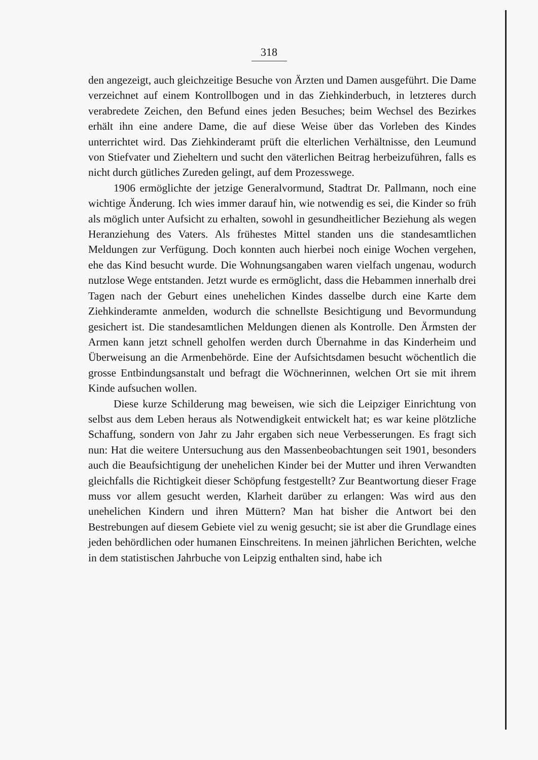318
den angezeigt, auch gleichzeitige Besuche von Ärzten und Damen ausgeführt. Die Dame verzeichnet auf einem Kontrollbogen und in das Ziehkinderbuch, in letzteres durch verabredete Zeichen, den Befund eines jeden Besuches; beim Wechsel des Bezirkes erhält ihn eine andere Dame, die auf diese Weise über das Vorleben des Kindes unterrichtet wird. Das Ziehkinderamt prüft die elterlichen Verhältnisse, den Leumund von Stiefvater und Zieheltern und sucht den väterlichen Beitrag herbeizuführen, falls es nicht durch gütliches Zureden gelingt, auf dem Prozesswege.
1906 ermöglichte der jetzige Generalvormund, Stadtrat Dr. Pallmann, noch eine wichtige Änderung. Ich wies immer darauf hin, wie notwendig es sei, die Kinder so früh als möglich unter Aufsicht zu erhalten, sowohl in gesundheitlicher Beziehung als wegen Heranziehung des Vaters. Als frühestes Mittel standen uns die standesamtlichen Meldungen zur Verfügung. Doch konnten auch hierbei noch einige Wochen vergehen, ehe das Kind besucht wurde. Die Wohnungsangaben waren vielfach ungenau, wodurch nutzlose Wege entstanden. Jetzt wurde es ermöglicht, dass die Hebammen innerhalb drei Tagen nach der Geburt eines unehelichen Kindes dasselbe durch eine Karte dem Ziehkinderamte anmelden, wodurch die schnellste Besichtigung und Bevormundung gesichert ist. Die standesamtlichen Meldungen dienen als Kontrolle. Den Ärmsten der Armen kann jetzt schnell geholfen werden durch Übernahme in das Kinderheim und Überweisung an die Armenbehörde. Eine der Aufsichtsdamen besucht wöchentlich die grosse Entbindungsanstalt und befragt die Wöchnerinnen, welchen Ort sie mit ihrem Kinde aufsuchen wollen.
Diese kurze Schilderung mag beweisen, wie sich die Leipziger Einrichtung von selbst aus dem Leben heraus als Notwendigkeit entwickelt hat; es war keine plötzliche Schaffung, sondern von Jahr zu Jahr ergaben sich neue Verbesserungen. Es fragt sich nun: Hat die weitere Untersuchung aus den Massenbeobachtungen seit 1901, besonders auch die Beaufsichtigung der unehelichen Kinder bei der Mutter und ihren Verwandten gleichfalls die Richtigkeit dieser Schöpfung festgestellt? Zur Beantwortung dieser Frage muss vor allem gesucht werden, Klarheit darüber zu erlangen: Was wird aus den unehelichen Kindern und ihren Müttern? Man hat bisher die Antwort bei den Bestrebungen auf diesem Gebiete viel zu wenig gesucht; sie ist aber die Grundlage eines jeden behördlichen oder humanen Einschreitens. In meinen jährlichen Berichten, welche in dem statistischen Jahrbuche von Leipzig enthalten sind, habe ich